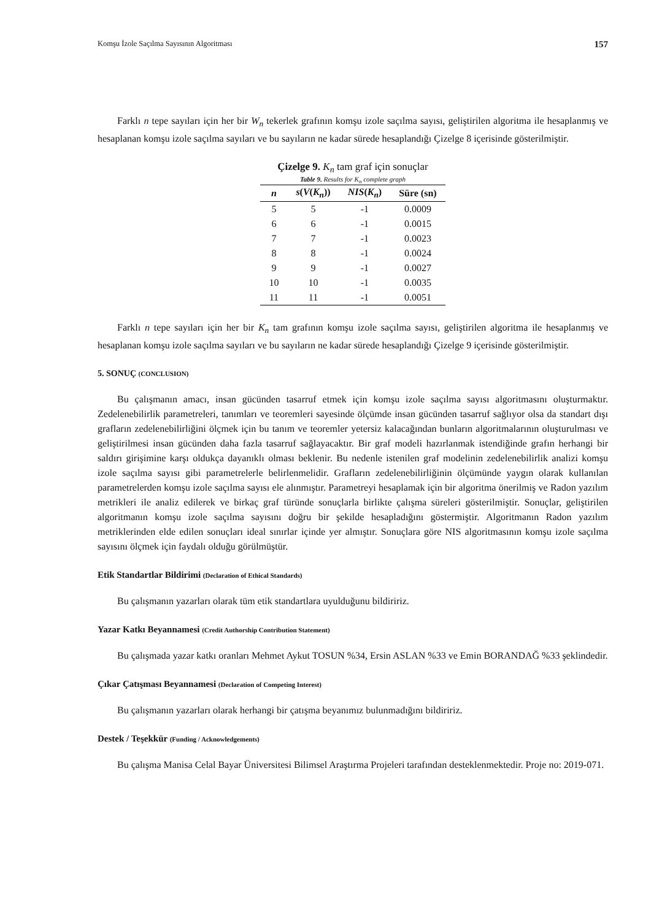Komşu İzole Saçılma Sayısının Algoritması 157
Farklı n tepe sayıları için her bir W<sub>n</sub> tekerlek grafının komşu izole saçılma sayısı, geliştirilen algoritma ile hesaplanmış ve hesaplanan komşu izole saçılma sayıları ve bu sayıların ne kadar sürede hesaplandığı Çizelge 8 içerisinde gösterilmiştir.
Çizelge 9. K <sub>n</sub> tam graf için sonuçlar Table 9. Results for K <sub>n</sub> complete graph
| n | s ( V ( K<sub>n</sub> )) | NIS ( K<sub>n</sub> ) | Süre (sn) |
| --- | --- | --- | --- |
| 5 | 5 | -1 | 0.0009 |
| 6 | 6 | -1 | 0.0015 |
| 7 | 7 | -1 | 0.0023 |
| 8 | 8 | -1 | 0.0024 |
| 9 | 9 | -1 | 0.0027 |
| 10 | 10 | -1 | 0.0035 |
| 11 | 11 | -1 | 0.0051 |
Farklı n tepe sayıları için her bir K<sub>n</sub> tam grafının komşu izole saçılma sayısı, geliştirilen algoritma ile hesaplanmış ve hesaplanan komşu izole saçılma sayıları ve bu sayıların ne kadar sürede hesaplandığı Çizelge 9 içerisinde gösterilmiştir.
5. SONUÇ (CONCLUSION)
Bu çalışmanın amacı, insan gücünden tasarruf etmek için komşu izole saçılma sayısı algoritmasını oluşturmaktır. Zedelenebilirlik parametreleri, tanımları ve teoremleri sayesinde ölçümde insan gücünden tasarruf sağlıyor olsa da standart dışı grafların zedelenebilirliğini ölçmek için bu tanım ve teoremler yetersiz kalacağından bunların algoritmalarının oluşturulması ve geliştirilmesi insan gücünden daha fazla tasarruf sağlayacaktır. Bir graf modeli hazırlanmak istendiğinde grafın herhangi bir saldırı girişimine karşı oldukça dayanıklı olması beklenir. Bu nedenle istenilen graf modelinin zedelenebilirlik analizi komşu izole saçılma sayısı gibi parametrelerle belirlenmelidir. Grafların zedelenebilirliğinin ölçümünde yaygın olarak kullanılan parametrelerden komşu izole saçılma sayısı ele alınmıştır. Parametreyi hesaplamak için bir algoritma önerilmiş ve Radon yazılım metrikleri ile analiz edilerek ve birkaç graf türünde sonuçlarla birlikte çalışma süreleri gösterilmiştir. Sonuçlar, geliştirilen algoritmanın komşu izole saçılma sayısını doğru bir şekilde hesapladığını göstermiştir. Algoritmanın Radon yazılım metriklerinden elde edilen sonuçları ideal sınırlar içinde yer almıştır. Sonuçlara göre NIS algoritmasının komşu izole saçılma sayısını ölçmek için faydalı olduğu görülmüştür.
Etik Standartlar Bildirimi (Declaration of Ethical Standards)
Bu çalışmanın yazarları olarak tüm etik standartlara uyulduğunu bildiririz.
Yazar Katkı Beyannamesi (Credit Authorship Contribution Statement)
Bu çalışmada yazar katkı oranları Mehmet Aykut TOSUN %34, Ersin ASLAN %33 ve Emin BORANDAĞ %33 şeklindedir.
Çıkar Çatışması Beyannamesi (Declaration of Competing Interest)
Bu çalışmanın yazarları olarak herhangi bir çatışma beyanımız bulunmadığını bildiririz.
Destek / Teşekkür (Funding / Acknowledgements)
Bu çalışma Manisa Celal Bayar Üniversitesi Bilimsel Araştırma Projeleri tarafından desteklenmektedir. Proje no: 2019-071.